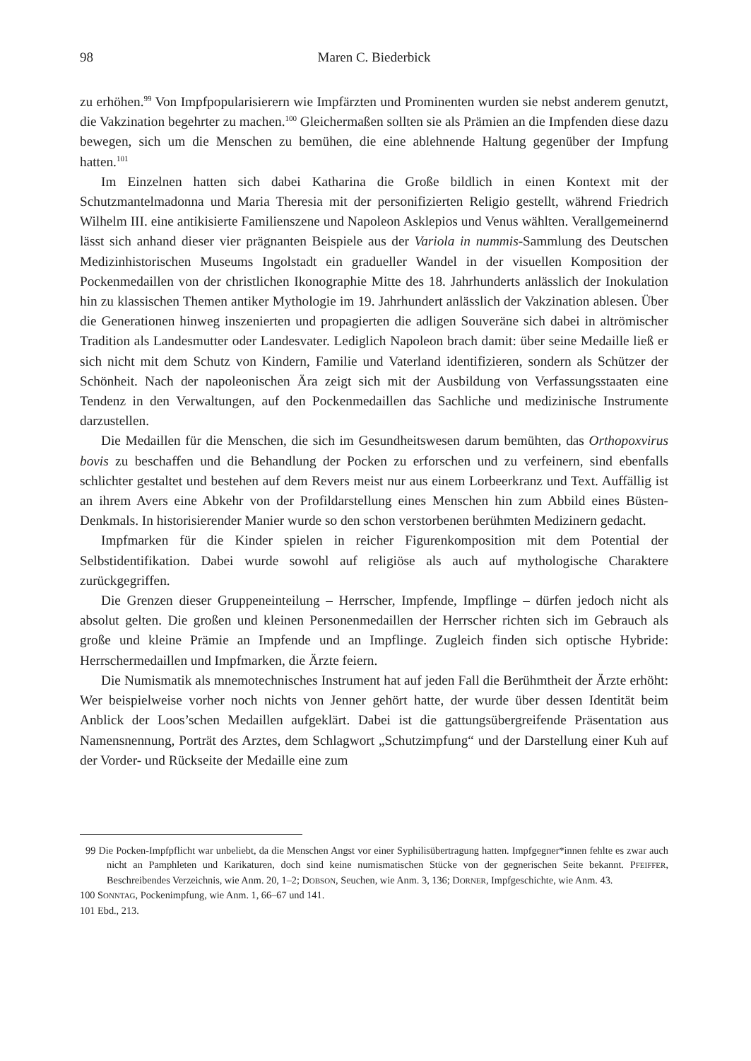98 Maren C. Biederbick
zu erhöhen.<sup>99</sup> Von Impfpopularisierern wie Impfärzten und Prominenten wurden sie nebst anderem genutzt, die Vakzination begehrter zu machen.<sup>100</sup> Gleichermaßen sollten sie als Prämien an die Impfenden diese dazu bewegen, sich um die Menschen zu bemühen, die eine ablehnende Haltung gegenüber der Impfung hatten.<sup>101</sup>
Im Einzelnen hatten sich dabei Katharina die Große bildlich in einen Kontext mit der Schutzmantelmadonna und Maria Theresia mit der personifizierten Religio gestellt, während Friedrich Wilhelm III. eine antikisierte Familienszene und Napoleon Asklepios und Venus wählten. Verallgemeinernd lässt sich anhand dieser vier prägnanten Beispiele aus der Variola in nummis-Sammlung des Deutschen Medizinhistorischen Museums Ingolstadt ein gradueller Wandel in der visuellen Komposition der Pockenmedaillen von der christlichen Ikonographie Mitte des 18. Jahrhunderts anlässlich der Inokulation hin zu klassischen Themen antiker Mythologie im 19. Jahrhundert anlässlich der Vakzination ablesen. Über die Generationen hinweg inszenierten und propagierten die adligen Souveräne sich dabei in altrömischer Tradition als Landesmutter oder Landesvater. Lediglich Napoleon brach damit: über seine Medaille ließ er sich nicht mit dem Schutz von Kindern, Familie und Vaterland identifizieren, sondern als Schützer der Schönheit. Nach der napoleonischen Ära zeigt sich mit der Ausbildung von Verfassungsstaaten eine Tendenz in den Verwaltungen, auf den Pockenmedaillen das Sachliche und medizinische Instrumente darzustellen.
Die Medaillen für die Menschen, die sich im Gesundheitswesen darum bemühten, das Orthopoxvirus bovis zu beschaffen und die Behandlung der Pocken zu erforschen und zu verfeinern, sind ebenfalls schlichter gestaltet und bestehen auf dem Revers meist nur aus einem Lorbeerkranz und Text. Auffällig ist an ihrem Avers eine Abkehr von der Profildarstellung eines Menschen hin zum Abbild eines Büsten-Denkmals. In historisierender Manier wurde so den schon verstorbenen berühmten Medizinern gedacht.
Impfmarken für die Kinder spielen in reicher Figurenkomposition mit dem Potential der Selbstidentifikation. Dabei wurde sowohl auf religiöse als auch auf mythologische Charaktere zurückgegriffen.
Die Grenzen dieser Gruppeneinteilung – Herrscher, Impfende, Impflinge – dürfen jedoch nicht als absolut gelten. Die großen und kleinen Personenmedaillen der Herrscher richten sich im Gebrauch als große und kleine Prämie an Impfende und an Impflinge. Zugleich finden sich optische Hybride: Herrschermedaillen und Impfmarken, die Ärzte feiern.
Die Numismatik als mnemotechnisches Instrument hat auf jeden Fall die Berühmtheit der Ärzte erhöht: Wer beispielweise vorher noch nichts von Jenner gehört hatte, der wurde über dessen Identität beim Anblick der Loos’schen Medaillen aufgeklärt. Dabei ist die gattungsübergreifende Präsentation aus Namensnennung, Porträt des Arztes, dem Schlagwort „Schutzimpfung“ und der Darstellung einer Kuh auf der Vorder- und Rückseite der Medaille eine zum
99 Die Pocken-Impfpflicht war unbeliebt, da die Menschen Angst vor einer Syphilisübertragung hatten. Impfgegner*innen fehlte es zwar auch nicht an Pamphleten und Karikaturen, doch sind keine numismatischen Stücke von der gegnerischen Seite bekannt. PFEIFFER, Beschreibendes Verzeichnis, wie Anm. 20, 1–2; DOBSON, Seuchen, wie Anm. 3, 136; DORNER, Impfgeschichte, wie Anm. 43.
100 SONNTAG, Pockenimpfung, wie Anm. 1, 66–67 und 141.
101 Ebd., 213.